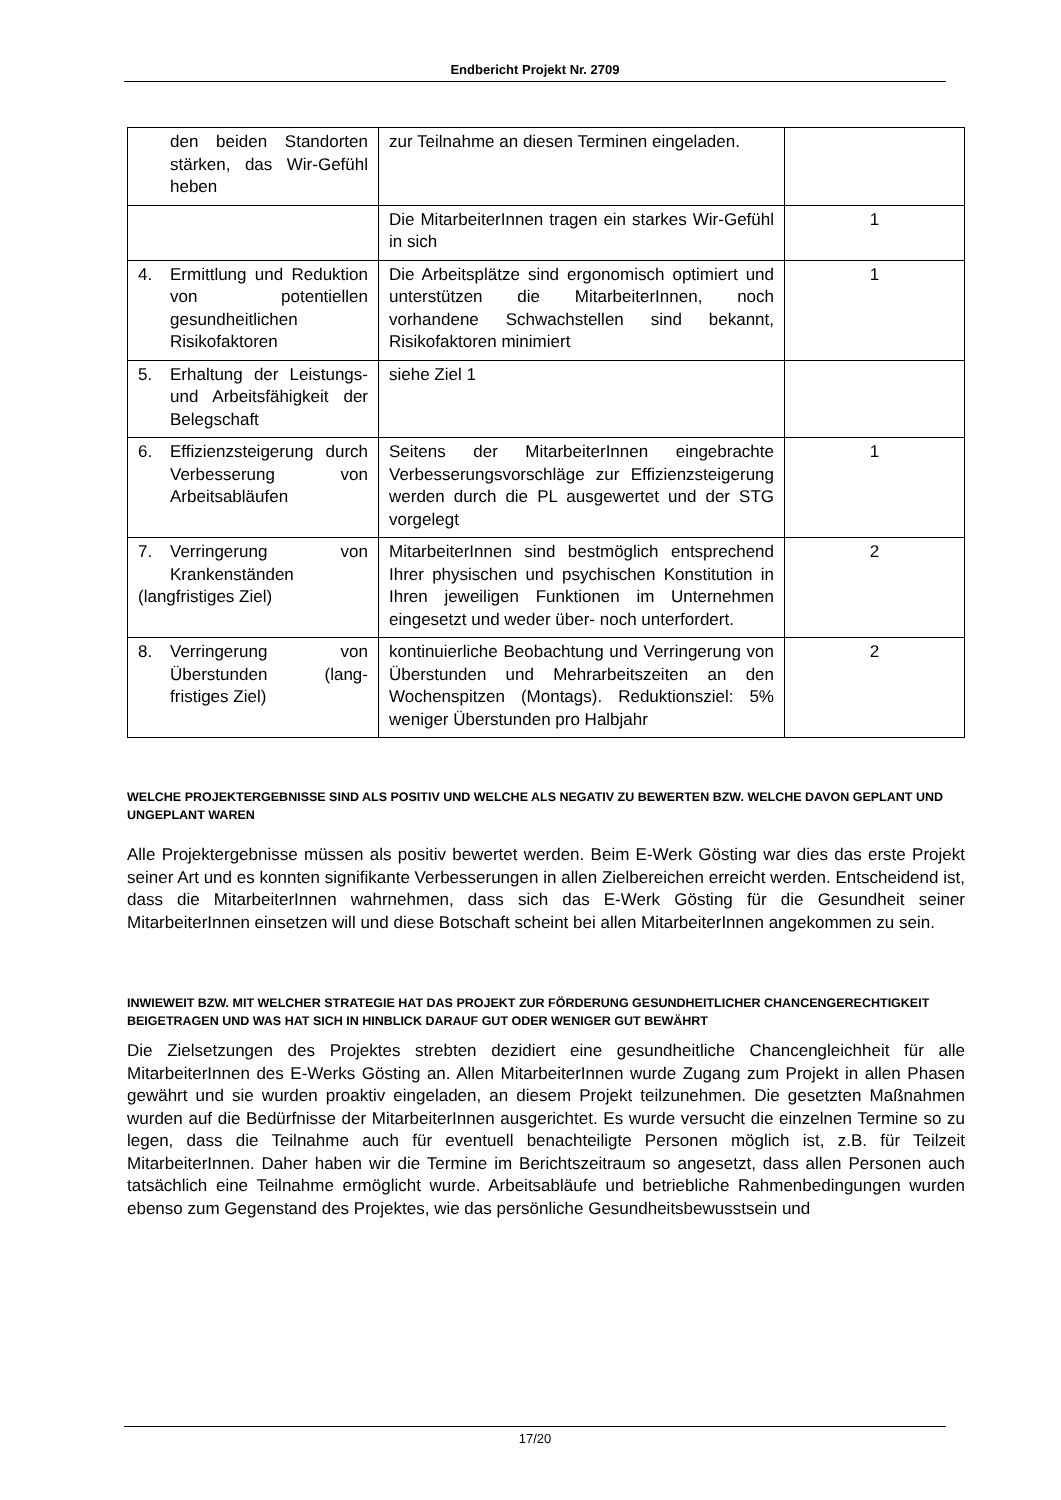Endbericht Projekt Nr. 2709
| den beiden Standor­ten stärken, das Wir-Gefühl heben | zur Teilnahme an diesen Terminen eingela­den. | |
| | Die MitarbeiterInnen tragen ein starkes Wir-Gefühl in sich | 1 |
| 4. Ermittlung und Re­duktion von potentiel­len gesundheitlichen Risikofaktoren | Die Arbeitsplätze sind ergonomisch optimiert und unterstützen die MitarbeiterInnen, noch vorhandene Schwachstellen sind bekannt, Risikofaktoren minimiert | 1 |
| 5. Erhaltung der Leis­tungs- und Arbeitsfä­higkeit der Beleg­schaft | siehe Ziel 1 | |
| 6. Effizienzsteigerung durch Verbesserung von Arbeitsabläufen | Seitens der MitarbeiterInnen eingebrachte Verbesserungsvorschläge zur Effizienzstei­gerung werden durch die PL ausgewertet und der STG vorgelegt | 1 |
| 7. Verringerung von Krankenständen (langfristiges Ziel) | MitarbeiterInnen sind bestmöglich entspre­chend Ihrer physischen und psychischen Konstitution in Ihren jeweiligen Funktionen im Unternehmen eingesetzt und weder über- noch unterfordert. | 2 |
| 8. Verringerung von Überstunden (lang­fristiges Ziel) | kontinuierliche Beobachtung und Verringe­rung von Überstunden und Mehrarbeitszei­ten an den Wochenspitzen (Montags). Re­duktionsziel: 5% weniger Überstunden pro Halbjahr | 2 |
WELCHE PROJEKTERGEBNISSE SIND ALS POSITIV UND WELCHE ALS NEGATIV ZU BEWERTEN BZW. WELCHE DAVON GEPLANT UND UNGEPLANT WAREN
Alle Projektergebnisse müssen als positiv bewertet werden. Beim E-Werk Gösting war dies das erste Projekt seiner Art und es konnten signifikante Verbesserungen in allen Zielbereichen erreicht werden. Entscheidend ist, dass die MitarbeiterInnen wahrnehmen, dass sich das E-Werk Gösting für die Gesundheit seiner MitarbeiterInnen einsetzen will und diese Botschaft scheint bei allen MitarbeiterInnen angekommen zu sein.
INWIEWEIT BZW. MIT WELCHER STRATEGIE HAT DAS PROJEKT ZUR FÖRDERUNG GESUNDHEITLI­CHER CHANCENGERECHTIGKEIT BEIGETRAGEN UND WAS HAT SICH IN HINBLICK DARAUF GUT ODER WENIGER GUT BEWÄHRT
Die Zielsetzungen des Projektes strebten dezidiert eine gesundheitliche Chancengleichheit für alle MitarbeiterInnen des E-Werks Gösting an. Allen MitarbeiterInnen wurde Zugang zum Pro­jekt in allen Phasen gewährt und sie wurden proaktiv eingeladen, an diesem Projekt teilzuneh­men. Die gesetzten Maßnahmen wurden auf die Bedürfnisse der MitarbeiterInnen ausgerich­tet. Es wurde versucht die einzelnen Termine so zu legen, dass die Teilnahme auch für even­tuell benachteiligte Personen möglich ist, z.B. für Teilzeit MitarbeiterInnen. Daher haben wir die Termine im Berichtszeitraum so angesetzt, dass allen Personen auch tatsächlich eine Teil­nahme ermöglicht wurde. Arbeitsabläufe und betriebliche Rahmenbedingungen wurden ebenso zum Gegenstand des Projektes, wie das persönliche Gesundheitsbewusstsein und
17/20